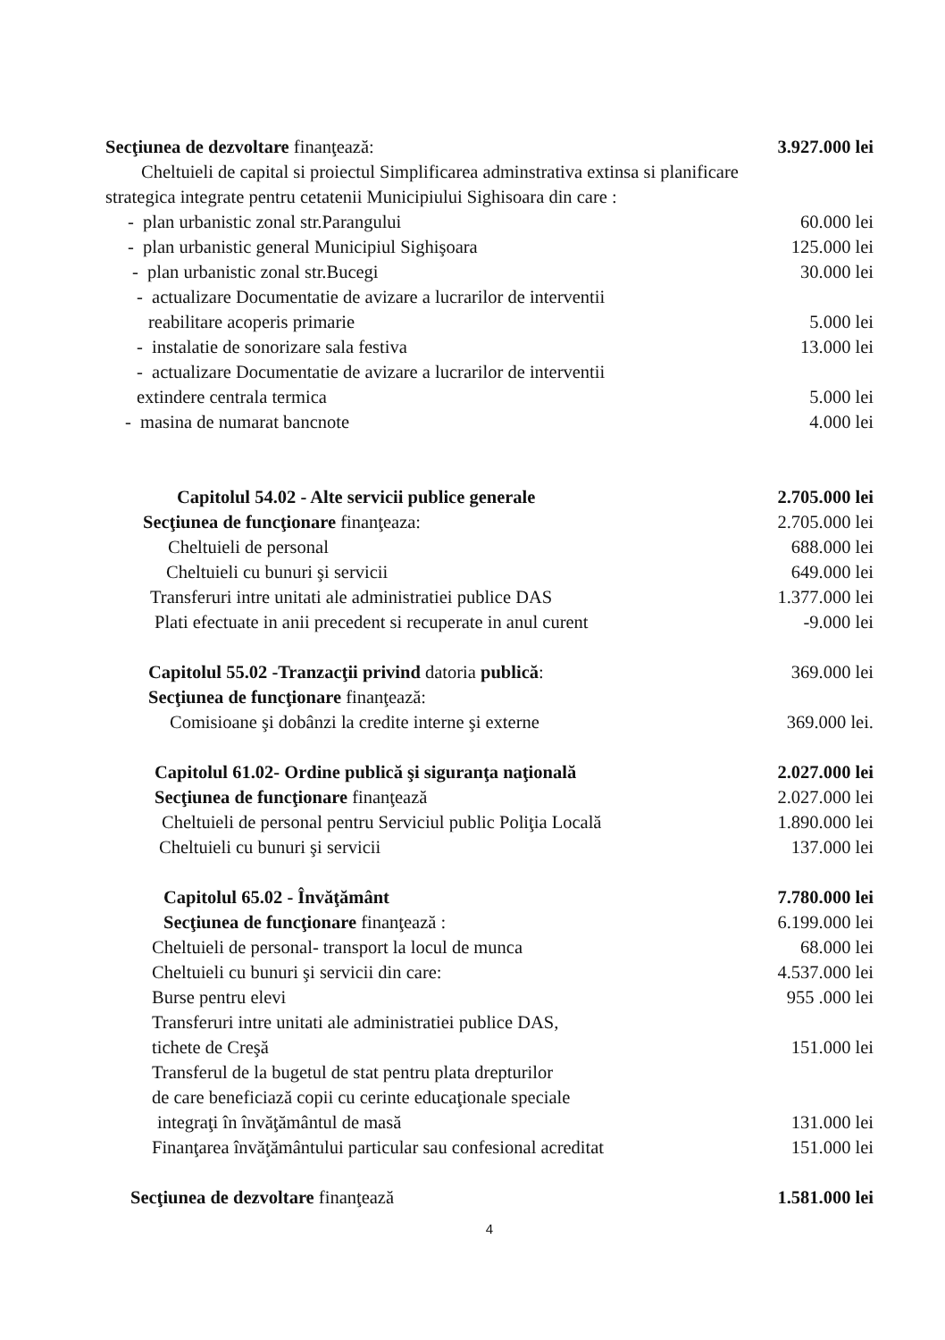Secţiunea de dezvoltare finanţează: 3.927.000 lei
Cheltuieli de capital si proiectul Simplificarea adminstrativa extinsa si planificare
strategica integrate pentru cetatenii Municipiului Sighisoara din care :
- plan urbanistic zonal str.Parangului 60.000 lei
- plan urbanistic general Municipiul Sighişoara 125.000 lei
- plan urbanistic zonal str.Bucegi 30.000 lei
- actualizare Documentatie de avizare a lucrarilor de interventii
reabilitare acoperis primarie 5.000 lei
- instalatie de sonorizare sala festiva 13.000 lei
- actualizare Documentatie de avizare a lucrarilor de interventii
extindere centrala termica 5.000 lei
- masina de numarat bancnote 4.000 lei
Capitolul 54.02 - Alte servicii publice generale 2.705.000 lei
Secţiunea de funcţionare finanţeaza: 2.705.000 lei
Cheltuieli de personal 688.000 lei
Cheltuieli cu bunuri şi servicii 649.000 lei
Transferuri intre unitati ale administratiei publice DAS 1.377.000 lei
Plati efectuate in anii precedent si recuperate in anul curent -9.000 lei
Capitolul 55.02 -Tranzacţii privind datoria publică: 369.000 lei
Secţiunea de funcţionare finanţează:
Comisioane şi dobânzi la credite interne şi externe 369.000 lei.
Capitolul 61.02- Ordine publică şi siguranţa naţională 2.027.000 lei
Secţiunea de funcţionare finanţează 2.027.000 lei
Cheltuieli de personal pentru Serviciul public Poliţia Locală 1.890.000 lei
Cheltuieli cu bunuri şi servicii 137.000 lei
Capitolul 65.02 - Învăţământ 7.780.000 lei
Secţiunea de funcţionare finanţează : 6.199.000 lei
Cheltuieli de personal- transport la locul de munca 68.000 lei
Cheltuieli cu bunuri şi servicii din care: 4.537.000 lei
Burse pentru elevi 955 .000 lei
Transferuri intre unitati ale administratiei publice DAS,
tichete de Creşă 151.000 lei
Transferul de la bugetul de stat pentru plata drepturilor
de care beneficiază copii cu cerinte educaţionale speciale
integraţi în învăţământul de masă 131.000 lei
Finanţarea învăţământului particular sau confesional acreditat 151.000 lei
Secţiunea de dezvoltare finanţează 1.581.000 lei
4